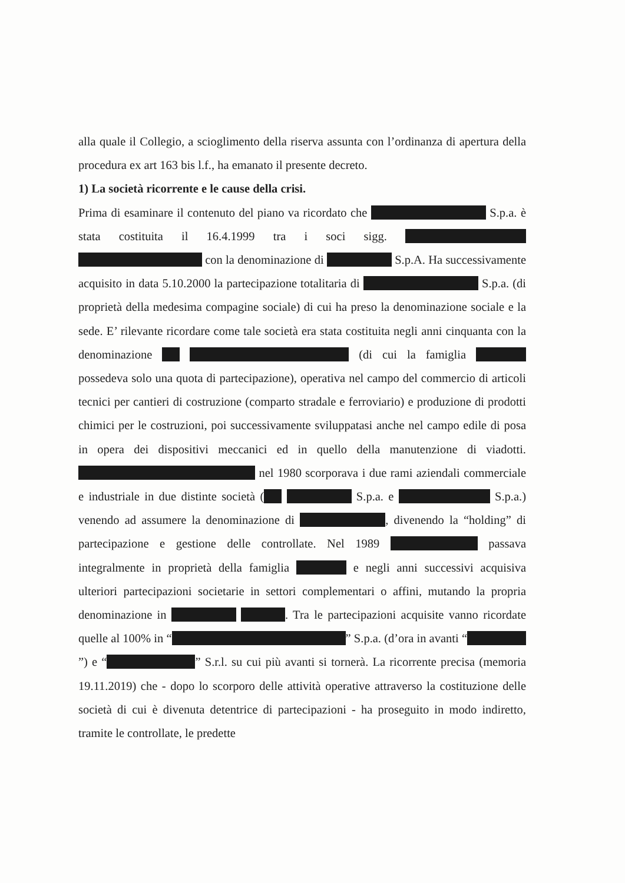alla quale il Collegio, a scioglimento della riserva assunta con l’ordinanza di apertura della procedura ex art 163 bis l.f., ha emanato il presente decreto.
1) La società ricorrente e le cause della crisi.
Prima di esaminare il contenuto del piano va ricordato che S.p.a. è stata costituita il 16.4.1999 tra i soci sigg. con la denominazione di S.p.A. Ha successivamente acquisito in data 5.10.2000 la partecipazione totalitaria di S.p.a. (di proprietà della medesima compagine sociale) di cui ha preso la denominazione sociale e la sede. E’ rilevante ricordare come tale società era stata costituita negli anni cinquanta con la denominazione (di cui la famiglia possedeva solo una quota di partecipazione), operativa nel campo del commercio di articoli tecnici per cantieri di costruzione (comparto stradale e ferroviario) e produzione di prodotti chimici per le costruzioni, poi successivamente sviluppatasi anche nel campo edile di posa in opera dei dispositivi meccanici ed in quello della manutenzione di viadotti. nel 1980 scorporava i due rami aziendali commerciale e industriale in due distinte società ( S.p.a. e S.p.a.) venendo ad assumere la denominazione di , divenendo la “holding” di partecipazione e gestione delle controllate. Nel 1989 passava integralmente in proprietà della famiglia e negli anni successivi acquisiva ulteriori partecipazioni societarie in settori complementari o affini, mutando la propria denominazione in . Tra le partecipazioni acquisite vanno ricordate quelle al 100% in “ ” S.p.a. (d’ora in avanti “ ”) e “ ” S.r.l. su cui più avanti si tornerà. La ricorrente precisa (memoria 19.11.2019) che - dopo lo scorporo delle attività operative attraverso la costituzione delle società di cui è divenuta detentrice di partecipazioni - ha proseguito in modo indiretto, tramite le controllate, le predette